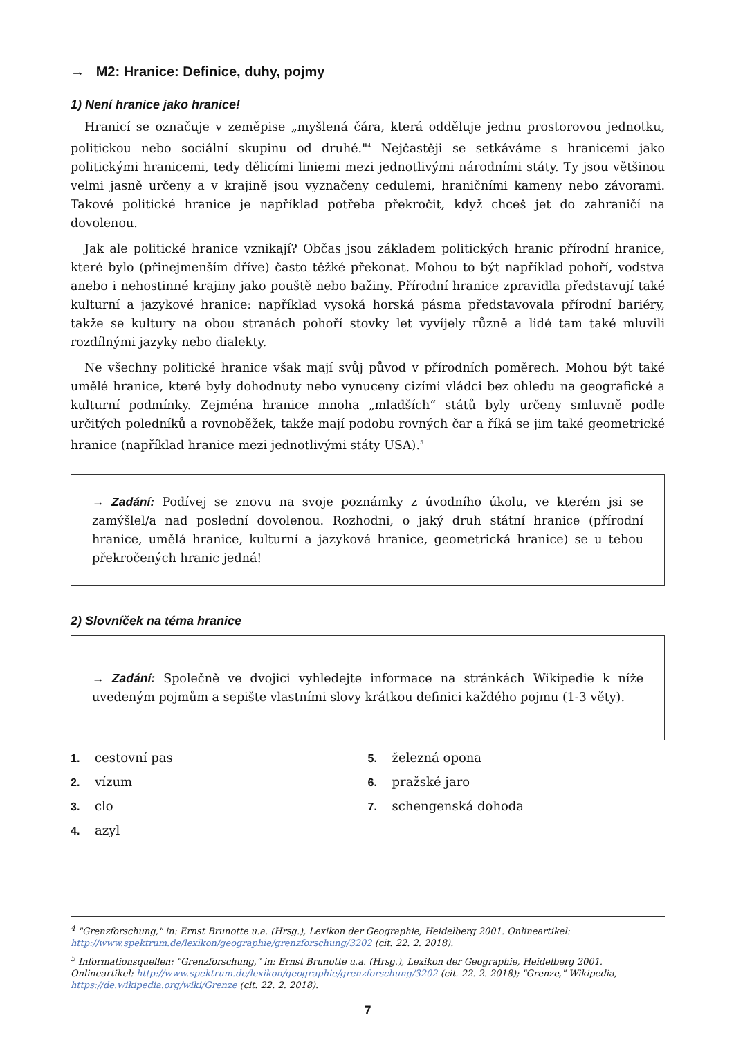→ M2: Hranice: Definice, duhy, pojmy
1) Není hranice jako hranice!
Hranicí se označuje v zeměpise „myšlená čára, která odděluje jednu prostorovou jednotku, politickou nebo sociální skupinu od druhé."<sup>4</sup> Nejčastěji se setkáváme s hranicemi jako politickými hranicemi, tedy dělicími liniemi mezi jednotlivými národními státy. Ty jsou většinou velmi jasně určeny a v krajině jsou vyznačeny cedulemi, hraničními kameny nebo závorami. Takové politické hranice je například potřeba překročit, když chceš jet do zahraničí na dovolenou.
Jak ale politické hranice vznikají? Občas jsou základem politických hranic přírodní hranice, které bylo (přinejmenším dříve) často těžké překonat. Mohou to být například pohoří, vodstva anebo i nehostinné krajiny jako pouště nebo bažiny. Přírodní hranice zpravidla představují také kulturní a jazykové hranice: například vysoká horská pásma představovala přírodní bariéry, takže se kultury na obou stranách pohoří stovky let vyvíjely různě a lidé tam také mluvili rozdílnými jazyky nebo dialekty.
Ne všechny politické hranice však mají svůj původ v přírodních poměrech. Mohou být také umělé hranice, které byly dohodnuty nebo vynuceny cizími vládci bez ohledu na geografické a kulturní podmínky. Zejména hranice mnoha „mladších“ států byly určeny smluvně podle určitých poledníků a rovnoběžek, takže mají podobu rovných čar a říká se jim také geometrické hranice (například hranice mezi jednotlivými státy USA).<sup>5</sup>
→ Zadání: Podívej se znovu na svoje poznámky z úvodního úkolu, ve kterém jsi se zamýšlel/a nad poslední dovolenou. Rozhodni, o jaký druh státní hranice (přírodní hranice, umělá hranice, kulturní a jazyková hranice, geometrická hranice) se u tebou překročených hranic jedná!
2) Slovníček na téma hranice
→ Zadání: Společně ve dvojici vyhledejte informace na stránkách Wikipedie k níže uvedeným pojmům a sepište vlastními slovy krátkou definici každého pojmu (1-3 věty).
1. cestovní pas
2. vízum
3. clo
4. azyl
5. železná opona
6. pražské jaro
7. schengenská dohoda
<sup>4</sup> "Grenzforschung," in: Ernst Brunotte u.a. (Hrsg.), Lexikon der Geographie, Heidelberg 2001. Onlineartikel: http://www.spektrum.de/lexikon/geographie/grenzforschung/3202 (cit. 22. 2. 2018).
<sup>5</sup> Informationsquellen: "Grenzforschung," in: Ernst Brunotte u.a. (Hrsg.), Lexikon der Geographie, Heidelberg 2001. Onlineartikel: http://www.spektrum.de/lexikon/geographie/grenzforschung/3202 (cit. 22. 2. 2018); "Grenze," Wikipedia, https://de.wikipedia.org/wiki/Grenze (cit. 22. 2. 2018).
7